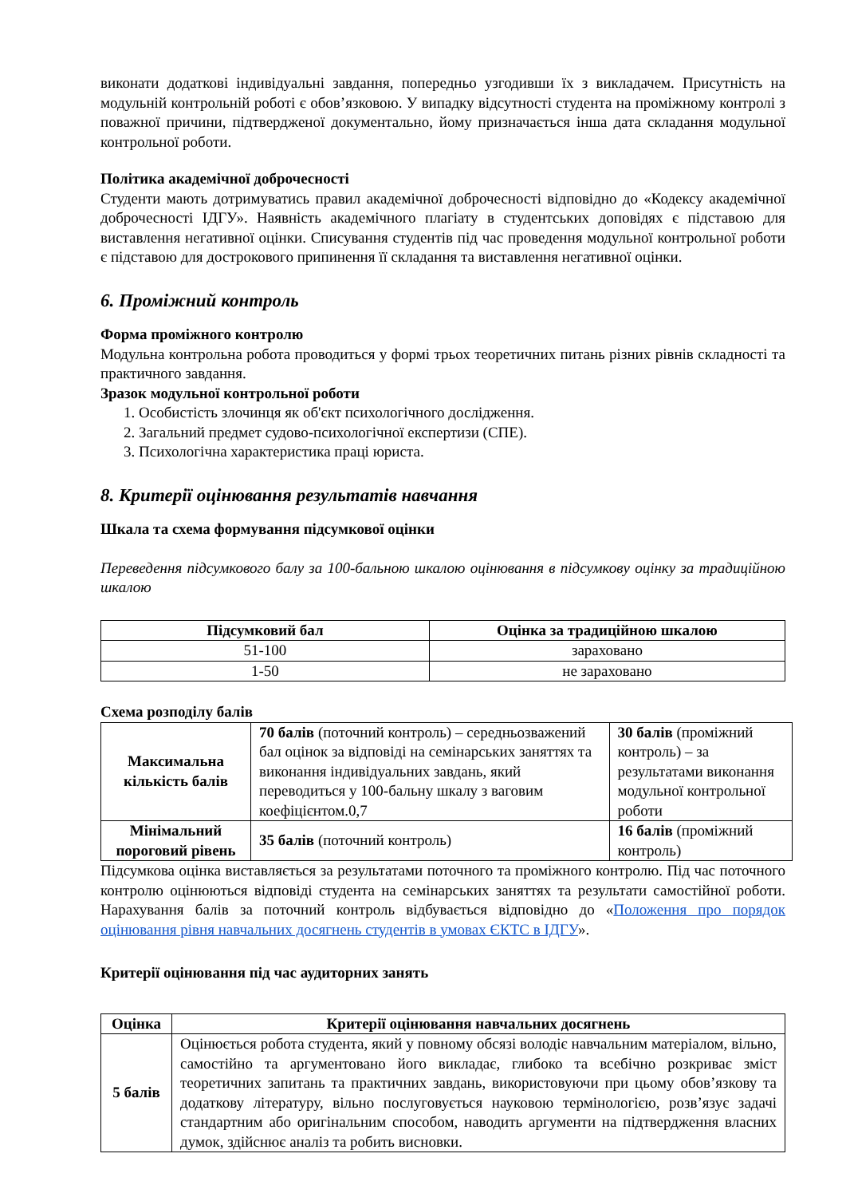виконати додаткові індивідуальні завдання, попередньо узгодивши їх з викладачем. Присутність на модульній контрольній роботі є обов’язковою. У випадку відсутності студента на проміжному контролі з поважної причини, підтвердженої документально, йому призначається інша дата складання модульної контрольної роботи.
Політика академічної доброчесності
Студенти мають дотримуватись правил академічної доброчесності відповідно до «Кодексу академічної доброчесності ІДГУ». Наявність академічного плагіату в студентських доповідях є підставою для виставлення негативної оцінки. Списування студентів під час проведення модульної контрольної роботи є підставою для дострокового припинення її складання та виставлення негативної оцінки.
6. Проміжний контроль
Форма проміжного контролю
Модульна контрольна робота проводиться у формі трьох теоретичних питань різних рівнів складності та практичного завдання.
Зразок модульної контрольної роботи
1. Особистість злочинця як об'єкт психологічного дослідження.
2. Загальний предмет судово-психологічної експертизи (СПЕ).
3. Психологічна характеристика праці юриста.
8. Критерії оцінювання результатів навчання
Шкала та схема формування підсумкової оцінки
Переведення підсумкового балу за 100-бальною шкалою оцінювання в підсумкову оцінку за традиційною шкалою
| Підсумковий бал | Оцінка за традиційною шкалою |
| --- | --- |
| 51-100 | зараховано |
| 1-50 | не зараховано |
Схема розподілу балів
| Максимальна кількість балів | 70 балів (поточний контроль) – середньозважений бал оцінок за відповіді на семінарських заняттях та виконання індивідуальних завдань, який переводиться у 100-бальну шкалу з ваговим коефіцієнтом.0,7 | 30 балів (проміжний контроль) – за результатами виконання модульної контрольної роботи |
| Мінімальний пороговий рівень | 35 балів (поточний контроль) | 16 балів (проміжний контроль) |
Підсумкова оцінка виставляється за результатами поточного та проміжного контролю. Під час поточного контролю оцінюються відповіді студента на семінарських заняттях та результати самостійної роботи. Нарахування балів за поточний контроль відбувається відповідно до «Положення про порядок оцінювання рівня навчальних досягнень студентів в умовах ЄКТС в ІДГУ».
Критерії оцінювання під час аудиторних занять
| Оцінка | Критерії оцінювання навчальних досягнень |
| --- | --- |
| 5 балів | Оцінюється робота студента, який у повному обсязі володіє навчальним матеріалом, вільно, самостійно та аргументовано його викладає, глибоко та всебічно розкриває зміст теоретичних запитань та практичних завдань, використовуючи при цьому обов’язкову та додаткову літературу, вільно послуговується науковою термінологією, розв’язує задачі стандартним або оригінальним способом, наводить аргументи на підтвердження власних думок, здійснює аналіз та робить висновки. |